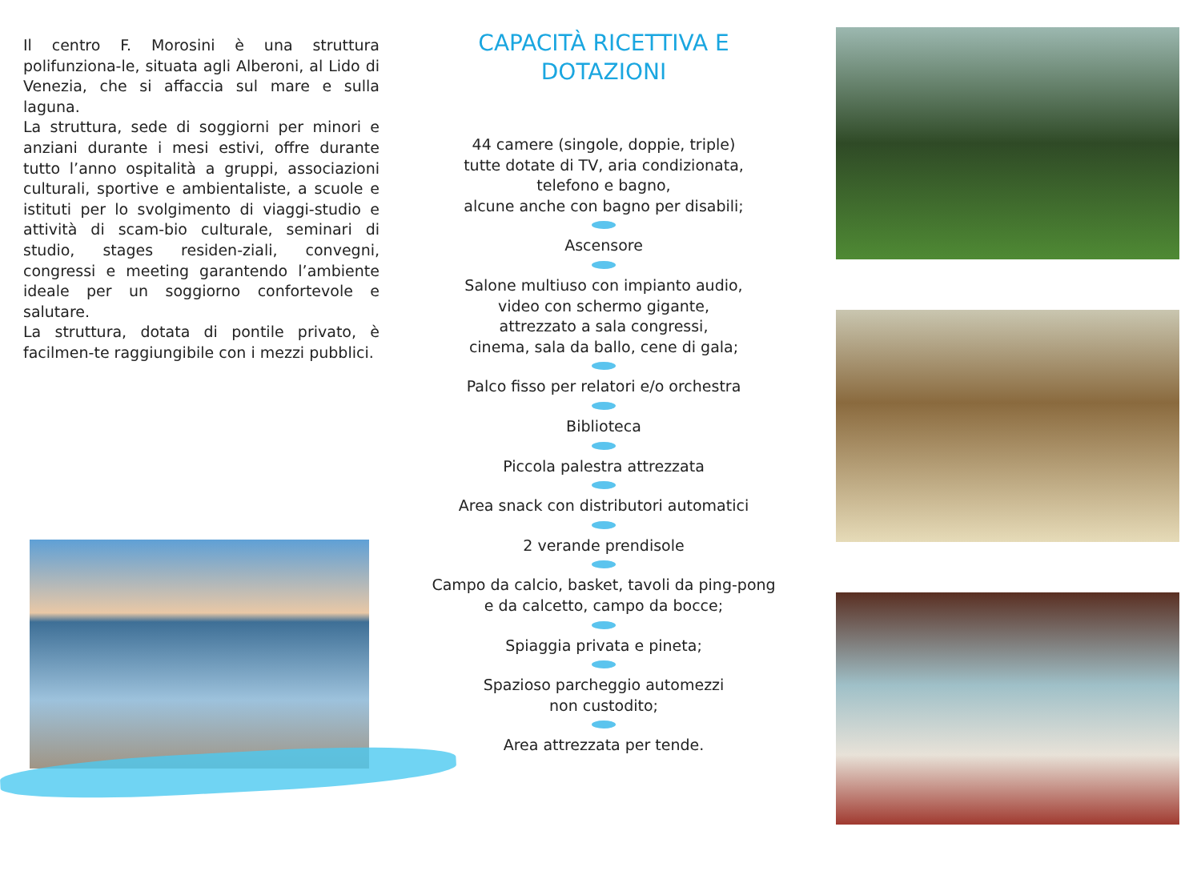Il centro F. Morosini è una struttura polifunziona-le, situata agli Alberoni, al Lido di Venezia, che si affaccia sul mare e sulla laguna.
La struttura, sede di soggiorni per minori e anziani durante i mesi estivi, offre durante tutto l’anno ospitalità a gruppi, associazioni culturali, sportive e ambientaliste, a scuole e istituti per lo svolgimento di viaggi-studio e attività di scam-bio culturale, seminari di studio, stages residen-ziali, convegni, congressi e meeting garantendo l’ambiente ideale per un soggiorno confortevole e salutare.
La struttura, dotata di pontile privato, è facilmen-te raggiungibile con i mezzi pubblici.
CAPACITÀ RICETTIVA E DOTAZIONI
44 camere (singole, doppie, triple)
tutte dotate di TV, aria condizionata,
telefono e bagno,
alcune anche con bagno per disabili;
Ascensore
Salone multiuso con impianto audio,
video con schermo gigante,
attrezzato a sala congressi,
cinema, sala da ballo, cene di gala;
Palco fisso per relatori e/o orchestra
Biblioteca
Piccola palestra attrezzata
Area snack con distributori automatici
2 verande prendisole
Campo da calcio, basket, tavoli da ping-pong
e da calcetto, campo da bocce;
Spiaggia privata e pineta;
Spazioso parcheggio automezzi
non custodito;
Area attrezzata per tende.